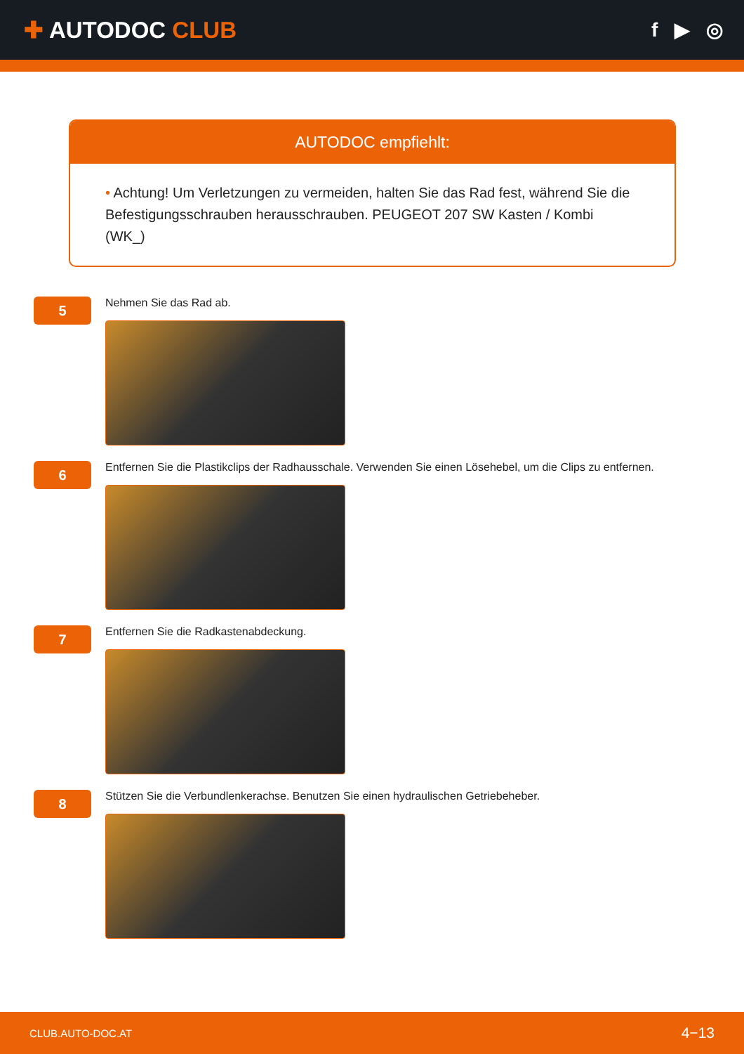✚ AUTODOC CLUB
f ▶ ◎
AUTODOC empfiehlt:
• Achtung! Um Verletzungen zu vermeiden, halten Sie das Rad fest, während Sie die Befestigungsschrauben herausschrauben. PEUGEOT 207 SW Kasten / Kombi (WK_)
5
Nehmen Sie das Rad ab.
6
Entfernen Sie die Plastikclips der Radhausschale. Verwenden Sie einen Lösehebel, um die Clips zu entfernen.
7
Entfernen Sie die Radkastenabdeckung.
8
Stützen Sie die Verbundlenkerachse. Benutzen Sie einen hydraulischen Getriebeheber.
CLUB.AUTO-DOC.AT
4−13